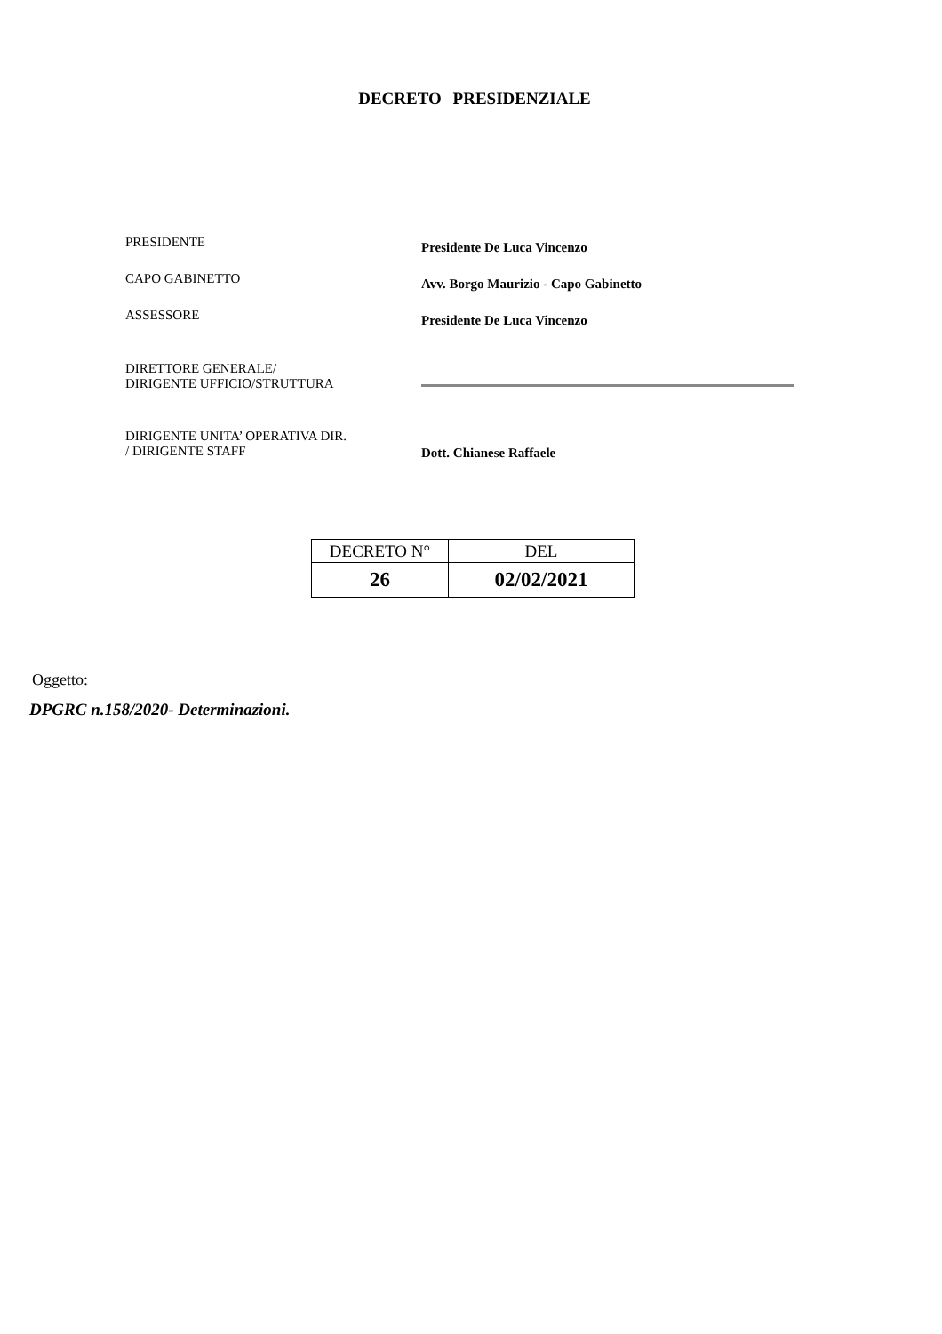DECRETO PRESIDENZIALE
PRESIDENTE
Presidente De Luca Vincenzo
CAPO GABINETTO
Avv. Borgo Maurizio - Capo Gabinetto
ASSESSORE
Presidente De Luca Vincenzo
DIRETTORE GENERALE/
DIRIGENTE UFFICIO/STRUTTURA
DIRIGENTE UNITA’ OPERATIVA DIR.
/ DIRIGENTE STAFF
Dott. Chianese Raffaele
| DECRETO N° | DEL |
| 26 | 02/02/2021 |
Oggetto:
DPGRC n.158/2020- Determinazioni.